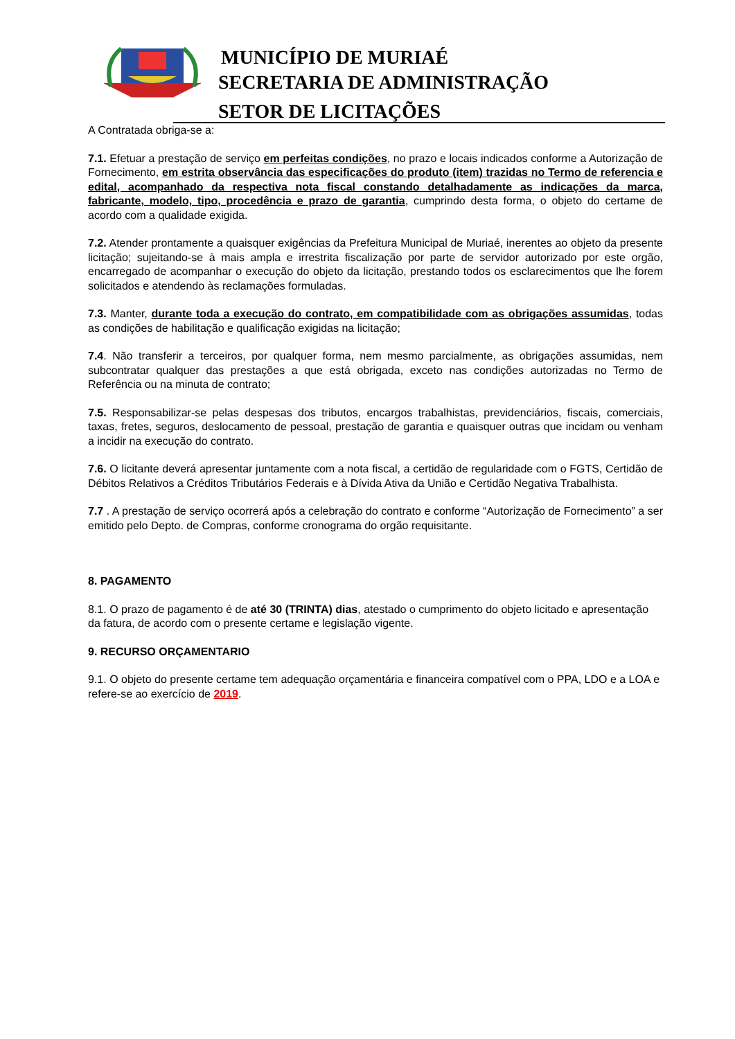MUNICÍPIO DE MURIAÉ
SECRETARIA DE ADMINISTRAÇÃO
SETOR DE LICITAÇÕES
A Contratada obriga-se a:
7.1. Efetuar a prestação de serviço em perfeitas condições, no prazo e locais indicados conforme a Autorização de Fornecimento, em estrita observância das especificações do produto (item) trazidas no Termo de referencia e edital, acompanhado da respectiva nota fiscal constando detalhadamente as indicações da marca, fabricante, modelo, tipo, procedência e prazo de garantia, cumprindo desta forma, o objeto do certame de acordo com a qualidade exigida.
7.2. Atender prontamente a quaisquer exigências da Prefeitura Municipal de Muriaé, inerentes ao objeto da presente licitação; sujeitando-se à mais ampla e irrestrita fiscalização por parte de servidor autorizado por este orgão, encarregado de acompanhar o execução do objeto da licitação, prestando todos os esclarecimentos que lhe forem solicitados e atendendo às reclamações formuladas.
7.3. Manter, durante toda a execução do contrato, em compatibilidade com as obrigações assumidas, todas as condições de habilitação e qualificação exigidas na licitação;
7.4. Não transferir a terceiros, por qualquer forma, nem mesmo parcialmente, as obrigações assumidas, nem subcontratar qualquer das prestações a que está obrigada, exceto nas condições autorizadas no Termo de Referência ou na minuta de contrato;
7.5. Responsabilizar-se pelas despesas dos tributos, encargos trabalhistas, previdenciários, fiscais, comerciais, taxas, fretes, seguros, deslocamento de pessoal, prestação de garantia e quaisquer outras que incidam ou venham a incidir na execução do contrato.
7.6. O licitante deverá apresentar juntamente com a nota fiscal, a certidão de regularidade com o FGTS, Certidão de Débitos Relativos a Créditos Tributários Federais e à Dívida Ativa da União e Certidão Negativa Trabalhista.
7.7 . A prestação de serviço ocorrerá após a celebração do contrato e conforme “Autorização de Fornecimento” a ser emitido pelo Depto. de Compras, conforme cronograma do orgão requisitante.
8. PAGAMENTO
8.1. O prazo de pagamento é de até 30 (TRINTA) dias, atestado o cumprimento do objeto licitado e apresentação da fatura, de acordo com o presente certame e legislação vigente.
9. RECURSO ORÇAMENTARIO
9.1. O objeto do presente certame tem adequação orçamentária e financeira compatível com o PPA, LDO e a LOA e refere-se ao exercício de 2019.